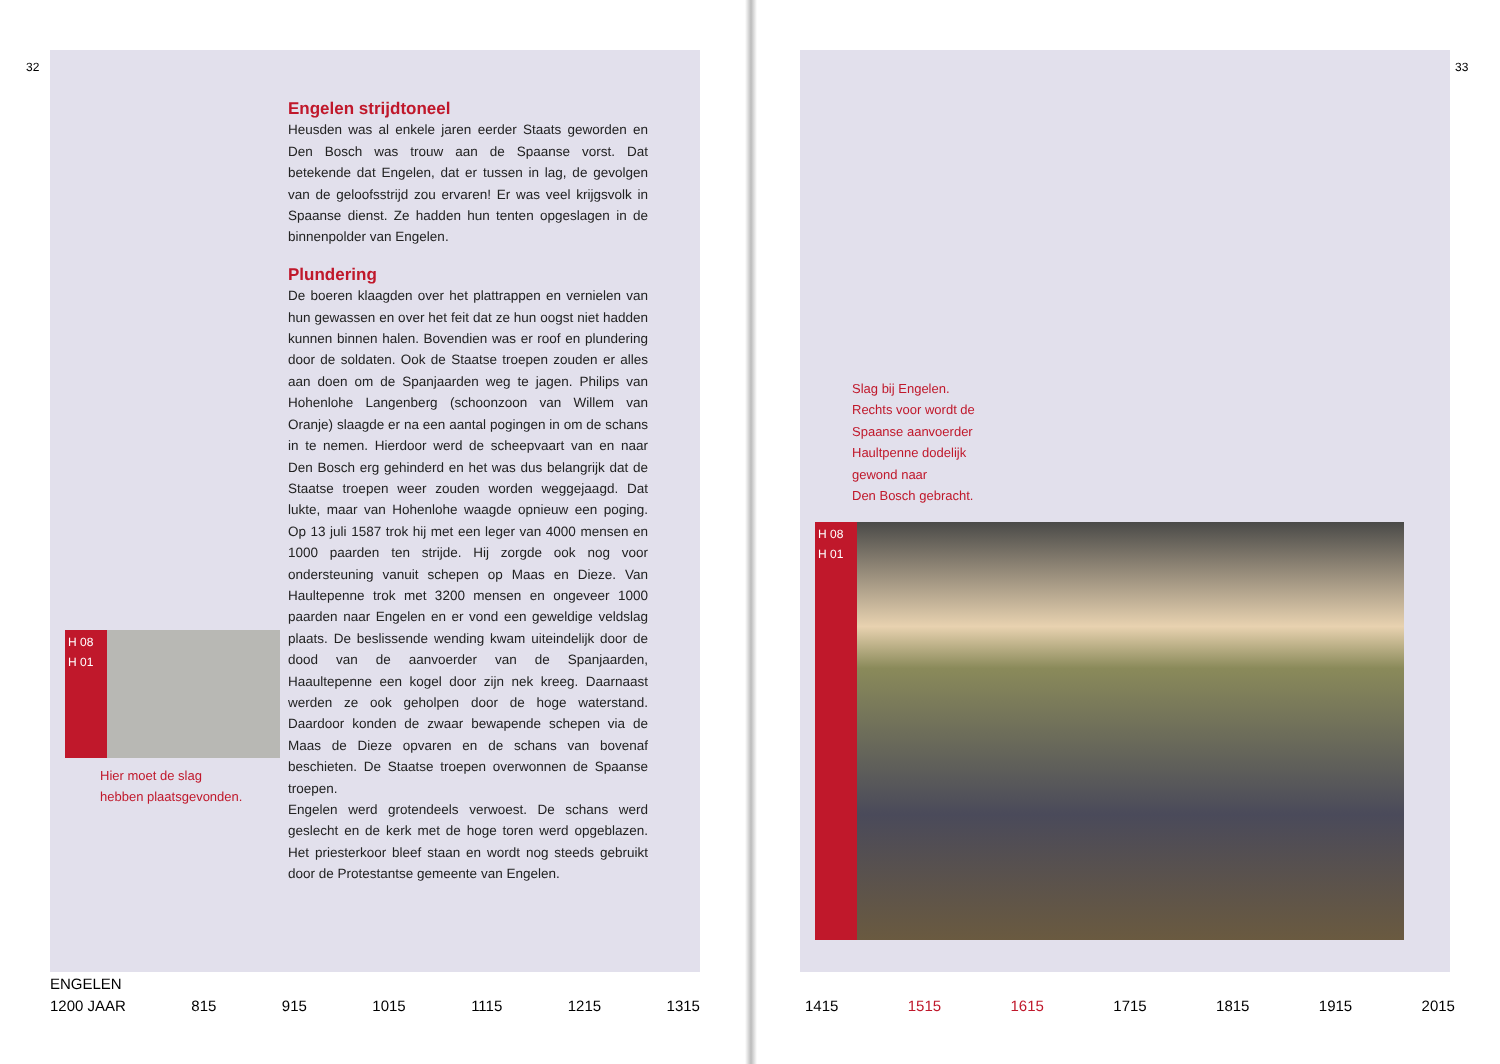32
H 08
H 01
Hier moet de slag
hebben plaatsgevonden.
Engelen strijdtoneel
Heusden was al enkele jaren eerder Staats geworden en Den Bosch was trouw aan de Spaanse vorst. Dat betekende dat Engelen, dat er tussen in lag, de gevolgen van de geloofsstrijd zou ervaren! Er was veel krijgsvolk in Spaanse dienst. Ze hadden hun tenten opgeslagen in de binnenpolder van Engelen.
Plundering
De boeren klaagden over het plattrappen en vernielen van hun gewassen en over het feit dat ze hun oogst niet hadden kunnen binnen halen. Bovendien was er roof en plundering door de soldaten. Ook de Staatse troepen zouden er alles aan doen om de Spanjaarden weg te jagen. Philips van Hohenlohe Langenberg (schoonzoon van Willem van Oranje) slaagde er na een aantal pogingen in om de schans in te nemen. Hierdoor werd de scheepvaart van en naar Den Bosch erg gehinderd en het was dus belangrijk dat de Staatse troepen weer zouden worden weggejaagd. Dat lukte, maar van Hohenlohe waagde opnieuw een poging. Op 13 juli 1587 trok hij met een leger van 4000 mensen en 1000 paarden ten strijde. Hij zorgde ook nog voor ondersteuning vanuit schepen op Maas en Dieze. Van Haultepenne trok met 3200 mensen en ongeveer 1000 paarden naar Engelen en er vond een geweldige veldslag plaats. De beslissende wending kwam uiteindelijk door de dood van de aanvoerder van de Spanjaarden, Haaultepenne een kogel door zijn nek kreeg. Daarnaast werden ze ook geholpen door de hoge waterstand. Daardoor konden de zwaar bewapende schepen via de Maas de Dieze opvaren en de schans van bovenaf beschieten. De Staatse troepen overwonnen de Spaanse troepen.
Engelen werd grotendeels verwoest. De schans werd geslecht en de kerk met de hoge toren werd opgeblazen. Het priesterkoor bleef staan en wordt nog steeds gebruikt door de Protestantse gemeente van Engelen.
ENGELEN
1200 JAAR 815 915 1015 1115 1215 1315
33
Slag bij Engelen.
Rechts voor wordt de
Spaanse aanvoerder
Haultpenne dodelijk
gewond naar
Den Bosch gebracht.
H 08
H 01
1415 1515 1615 1715 1815 1915 2015